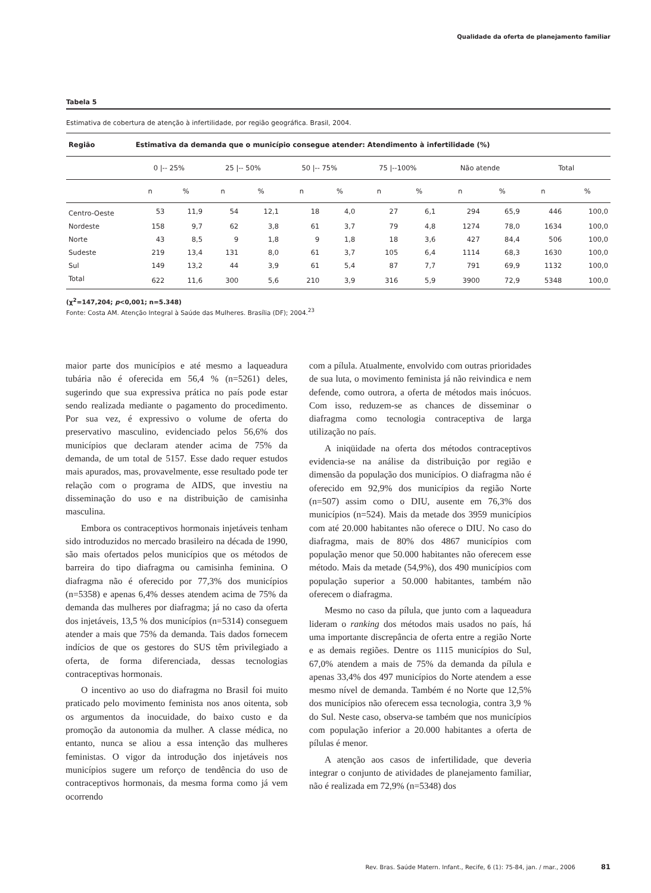Qualidade da oferta de planejamento familiar
Tabela 5
Estimativa de cobertura de atenção à infertilidade, por região geográfica. Brasil, 2004.
| Região | Estimativa da demanda que o município consegue atender: Atendimento à infertilidade (%) | | | | | | | | | | | |
| --- | --- | --- | --- | --- | --- | --- | --- | --- | --- | --- | --- | --- |
| | 0 /-- 25% | | 25 /-- 50% | | 50 /-- 75% | | 75 /--100% | | Não atende | | Total | |
| | n | % | n | % | n | % | n | % | n | % | n | % |
| Centro-Oeste | 53 | 11,9 | 54 | 12,1 | 18 | 4,0 | 27 | 6,1 | 294 | 65,9 | 446 | 100,0 |
| Nordeste | 158 | 9,7 | 62 | 3,8 | 61 | 3,7 | 79 | 4,8 | 1274 | 78,0 | 1634 | 100,0 |
| Norte | 43 | 8,5 | 9 | 1,8 | 9 | 1,8 | 18 | 3,6 | 427 | 84,4 | 506 | 100,0 |
| Sudeste | 219 | 13,4 | 131 | 8,0 | 61 | 3,7 | 105 | 6,4 | 1114 | 68,3 | 1630 | 100,0 |
| Sul | 149 | 13,2 | 44 | 3,9 | 61 | 5,4 | 87 | 7,7 | 791 | 69,9 | 1132 | 100,0 |
| Total | 622 | 11,6 | 300 | 5,6 | 210 | 3,9 | 316 | 5,9 | 3900 | 72,9 | 5348 | 100,0 |
(χ<sup>2</sup>=147,204; p<0,001; n=5.348)
Fonte: Costa AM. Atenção Integral à Saúde das Mulheres. Brasília (DF); 2004.<sup>23</sup>
maior parte dos municípios e até mesmo a laqueadura tubária não é oferecida em 56,4 % (n=5261) deles, sugerindo que sua expressiva prática no país pode estar sendo realizada mediante o pagamento do procedimento. Por sua vez, é expressivo o volume de oferta do preservativo masculino, evidenciado pelos 56,6% dos municípios que declaram atender acima de 75% da demanda, de um total de 5157. Esse dado requer estudos mais apurados, mas, provavelmente, esse resultado pode ter relação com o programa de AIDS, que investiu na disseminação do uso e na distribuição de camisinha masculina.
Embora os contraceptivos hormonais injetáveis tenham sido introduzidos no mercado brasileiro na década de 1990, são mais ofertados pelos municípios que os métodos de barreira do tipo diafragma ou camisinha feminina. O diafragma não é oferecido por 77,3% dos municípios (n=5358) e apenas 6,4% desses atendem acima de 75% da demanda das mulheres por diafragma; já no caso da oferta dos injetáveis, 13,5 % dos municípios (n=5314) conseguem atender a mais que 75% da demanda. Tais dados fornecem indícios de que os gestores do SUS têm privilegiado a oferta, de forma diferenciada, dessas tecnologias contraceptivas hormonais.
O incentivo ao uso do diafragma no Brasil foi muito praticado pelo movimento feminista nos anos oitenta, sob os argumentos da inocuidade, do baixo custo e da promoção da autonomia da mulher. A classe médica, no entanto, nunca se aliou a essa intenção das mulheres feministas. O vigor da introdução dos injetáveis nos municípios sugere um reforço de tendência do uso de contraceptivos hormonais, da mesma forma como já vem ocorrendo
com a pílula. Atualmente, envolvido com outras prioridades de sua luta, o movimento feminista já não reivindica e nem defende, como outrora, a oferta de métodos mais inócuos. Com isso, reduzem-se as chances de disseminar o diafragma como tecnologia contraceptiva de larga utilização no país.
A iniqüidade na oferta dos métodos contraceptivos evidencia-se na análise da distribuição por região e dimensão da população dos municípios. O diafragma não é oferecido em 92,9% dos municípios da região Norte (n=507) assim como o DIU, ausente em 76,3% dos municípios (n=524). Mais da metade dos 3959 municípios com até 20.000 habitantes não oferece o DIU. No caso do diafragma, mais de 80% dos 4867 municípios com população menor que 50.000 habitantes não oferecem esse método. Mais da metade (54,9%), dos 490 municípios com população superior a 50.000 habitantes, também não oferecem o diafragma.
Mesmo no caso da pílula, que junto com a laqueadura lideram o ranking dos métodos mais usados no país, há uma importante discrepância de oferta entre a região Norte e as demais regiões. Dentre os 1115 municípios do Sul, 67,0% atendem a mais de 75% da demanda da pílula e apenas 33,4% dos 497 municípios do Norte atendem a esse mesmo nível de demanda. Também é no Norte que 12,5% dos municípios não oferecem essa tecnologia, contra 3,9 % do Sul. Neste caso, observa-se também que nos municípios com população inferior a 20.000 habitantes a oferta de pílulas é menor.
A atenção aos casos de infertilidade, que deveria integrar o conjunto de atividades de planejamento familiar, não é realizada em 72,9% (n=5348) dos
Rev. Bras. Saúde Matern. Infant., Recife, 6 (1): 75-84, jan. / mar., 2006 81